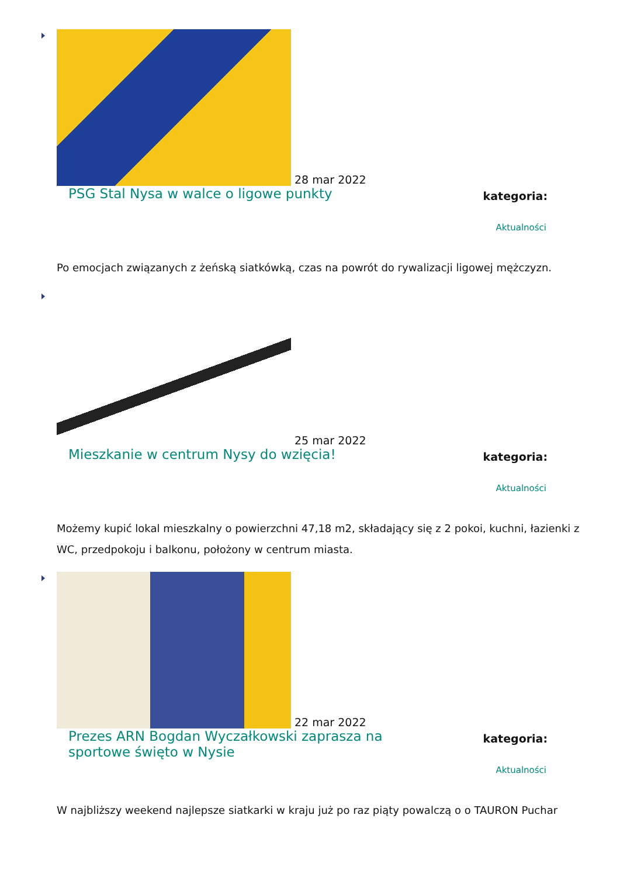28 mar 2022
PSG Stal Nysa w walce o ligowe punkty
kategoria:
Aktualności
Po emocjach związanych z żeńską siatkówką, czas na powrót do rywalizacji ligowej mężczyzn.
25 mar 2022
Mieszkanie w centrum Nysy do wzięcia!
kategoria:
Aktualności
Możemy kupić lokal mieszkalny o powierzchni 47,18 m2, składający się z 2 pokoi, kuchni, łazienki z WC, przedpokoju i balkonu, położony w centrum miasta.
22 mar 2022
Prezes ARN Bogdan Wyczałkowski zaprasza na sportowe święto w Nysie
kategoria:
Aktualności
W najbliższy weekend najlepsze siatkarki w kraju już po raz piąty powalczą o o TAURON Puchar